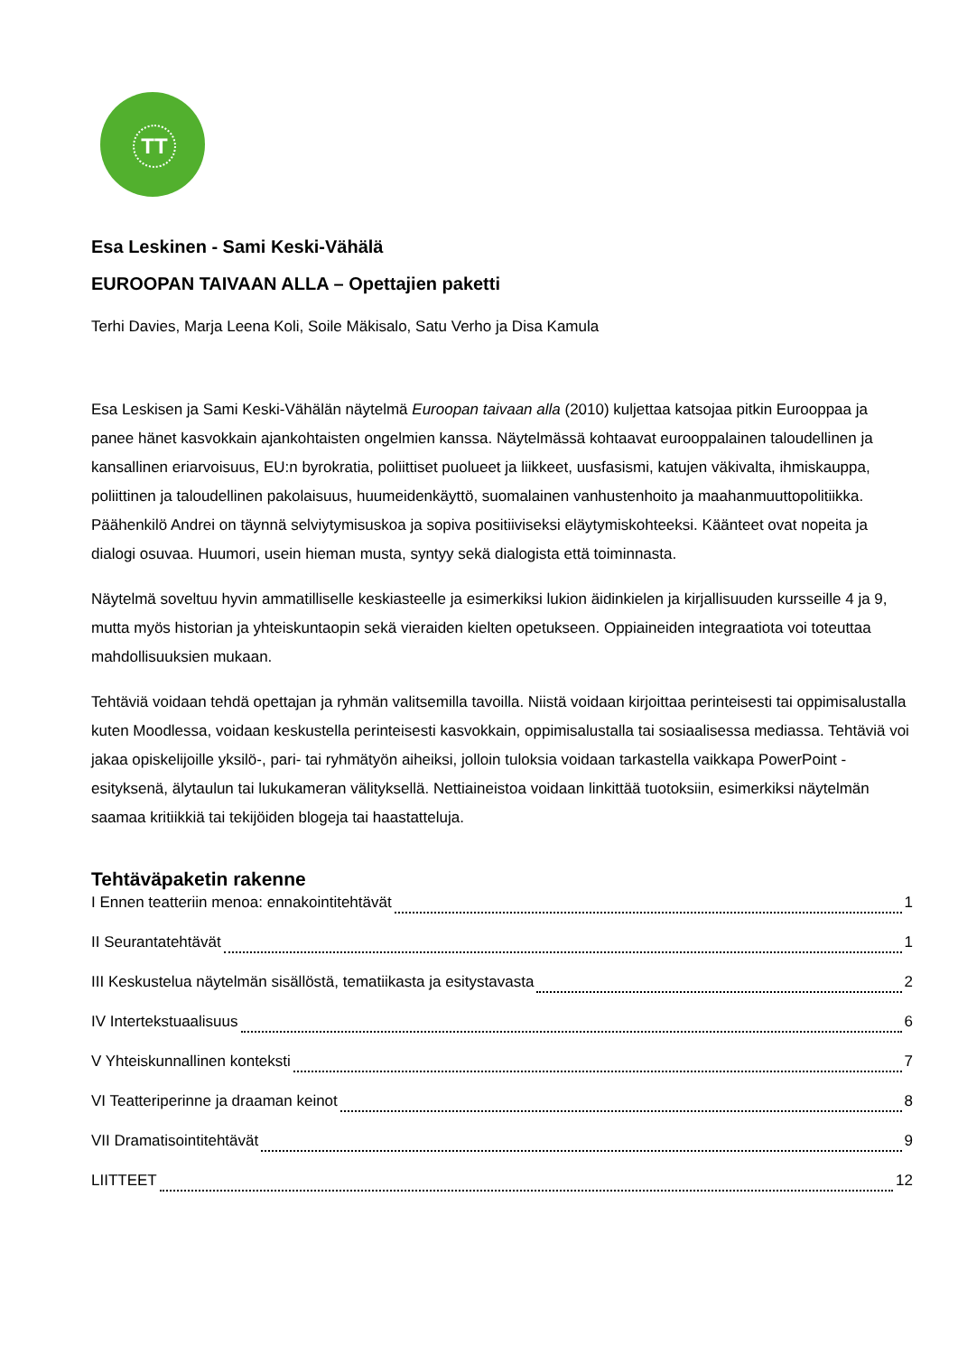TT
Esa Leskinen - Sami Keski-Vähälä
EUROOPAN TAIVAAN ALLA – Opettajien paketti
Terhi Davies, Marja Leena Koli, Soile Mäkisalo, Satu Verho ja Disa Kamula
Esa Leskisen ja Sami Keski-Vähälän näytelmä Euroopan taivaan alla (2010) kuljettaa katsojaa pitkin Eurooppaa ja panee hänet kasvokkain ajankohtaisten ongelmien kanssa. Näytelmässä kohtaavat eurooppalainen taloudellinen ja kansallinen eriarvoisuus, EU:n byrokratia, poliittiset puolueet ja liikkeet, uusfasismi, katujen väkivalta, ihmiskauppa, poliittinen ja taloudellinen pakolaisuus, huumeidenkäyttö, suomalainen vanhustenhoito ja maahanmuuttopolitiikka. Päähenkilö Andrei on täynnä selviytymisuskoa ja sopiva positiiviseksi eläytymiskohteeksi. Käänteet ovat nopeita ja dialogi osuvaa. Huumori, usein hieman musta, syntyy sekä dialogista että toiminnasta.
Näytelmä soveltuu hyvin ammatilliselle keskiasteelle ja esimerkiksi lukion äidinkielen ja kirjallisuuden kursseille 4 ja 9, mutta myös historian ja yhteiskuntaopin sekä vieraiden kielten opetukseen. Oppiaineiden integraatiota voi toteuttaa mahdollisuuksien mukaan.
Tehtäviä voidaan tehdä opettajan ja ryhmän valitsemilla tavoilla. Niistä voidaan kirjoittaa perinteisesti tai oppimisalustalla kuten Moodlessa, voidaan keskustella perinteisesti kasvokkain, oppimisalustalla tai sosiaalisessa mediassa. Tehtäviä voi jakaa opiskelijoille yksilö-, pari- tai ryhmätyön aiheiksi, jolloin tuloksia voidaan tarkastella vaikkapa PowerPoint -esityksenä, älytaulun tai lukukameran välityksellä. Nettiaineistoa voidaan linkittää tuotoksiin, esimerkiksi näytelmän saamaa kritiikkiä tai tekijöiden blogeja tai haastatteluja.
Tehtäväpaketin rakenne
I Ennen teatteriin menoa: ennakointitehtävät 1
II Seurantatehtävät 1
III Keskustelua näytelmän sisällöstä, tematiikasta ja esitystavasta 2
IV Intertekstuaalisuus 6
V Yhteiskunnallinen konteksti 7
VI Teatteriperinne ja draaman keinot 8
VII Dramatisointitehtävät 9
LIITTEET 12